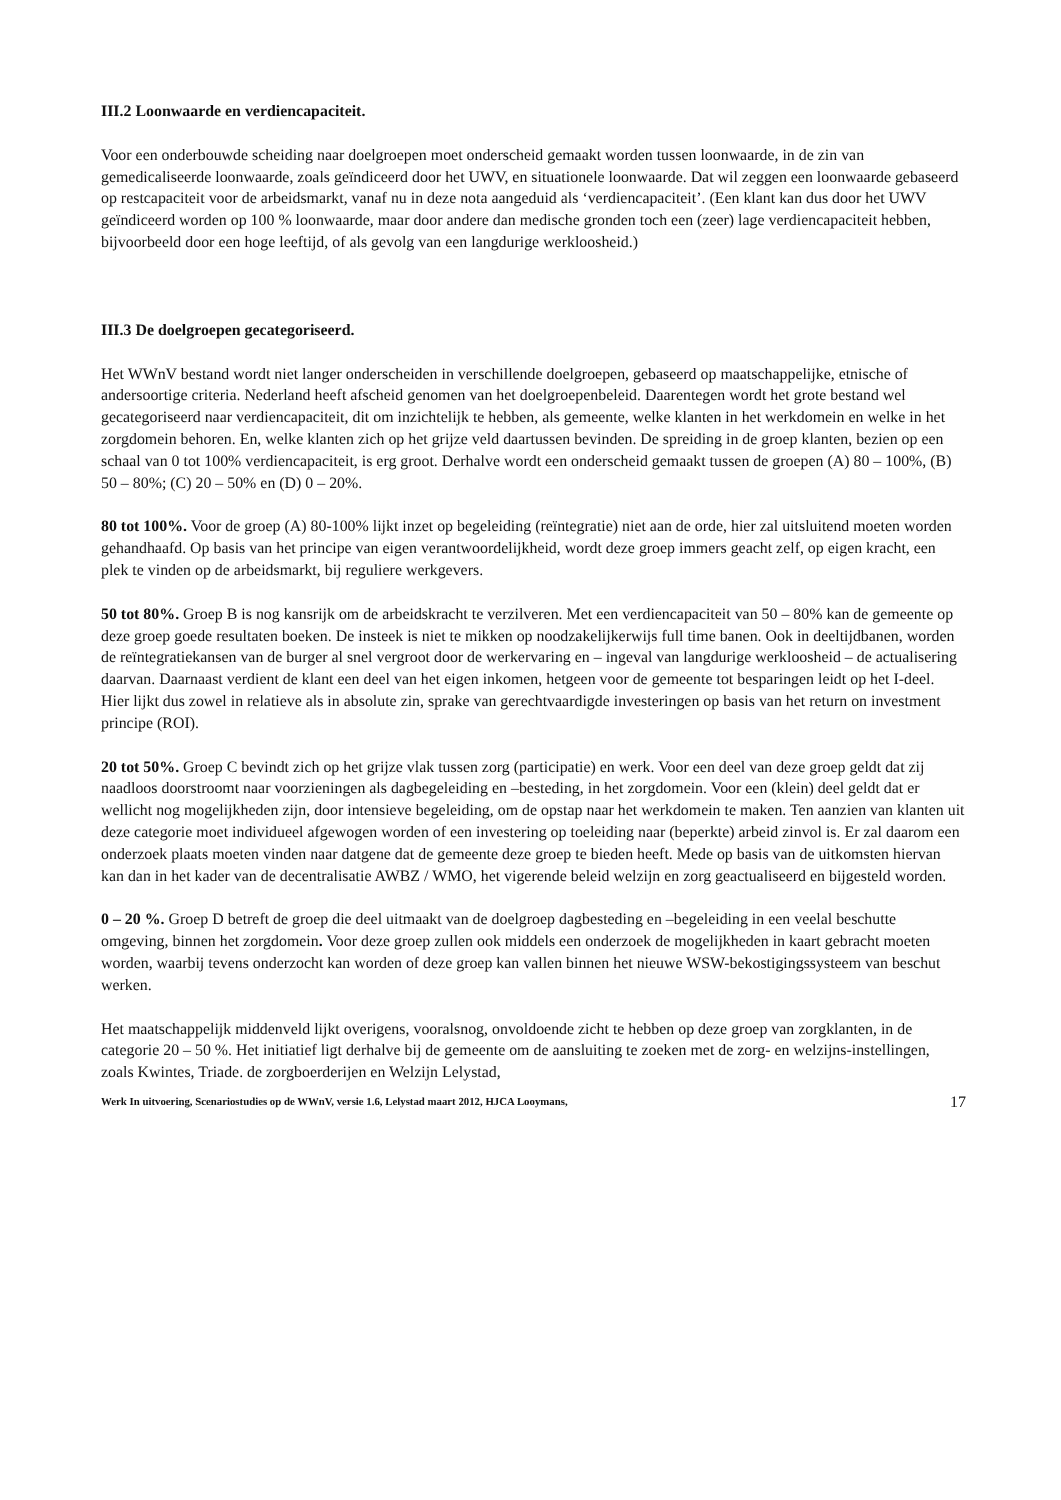III.2 Loonwaarde en verdiencapaciteit.
Voor een onderbouwde scheiding naar doelgroepen moet onderscheid gemaakt worden tussen loonwaarde, in de zin van gemedicaliseerde loonwaarde, zoals geïndiceerd door het UWV, en situationele loonwaarde. Dat wil zeggen een loonwaarde gebaseerd op restcapaciteit voor de arbeidsmarkt, vanaf nu in deze nota aangeduid als ‘verdiencapaciteit’. (Een klant kan dus door het UWV geïndiceerd worden op 100 % loonwaarde, maar door andere dan medische gronden toch een (zeer) lage verdiencapaciteit hebben, bijvoorbeeld door een hoge leeftijd, of als gevolg van een langdurige werkloosheid.)
III.3 De doelgroepen gecategoriseerd.
Het WWnV bestand wordt niet langer onderscheiden in verschillende doelgroepen, gebaseerd op maatschappelijke, etnische of andersoortige criteria. Nederland heeft afscheid genomen van het doelgroepenbeleid. Daarentegen wordt het grote bestand wel gecategoriseerd naar verdiencapaciteit, dit om inzichtelijk te hebben, als gemeente, welke klanten in het werkdomein en welke in het zorgdomein behoren. En, welke klanten zich op het grijze veld daartussen bevinden. De spreiding in de groep klanten, bezien op een schaal van 0 tot 100% verdiencapaciteit, is erg groot. Derhalve wordt een onderscheid gemaakt tussen de groepen (A) 80 – 100%, (B) 50 – 80%; (C) 20 – 50% en (D) 0 – 20%.
80 tot 100%. Voor de groep (A) 80-100% lijkt inzet op begeleiding (reïntegratie) niet aan de orde, hier zal uitsluitend moeten worden gehandhaafd. Op basis van het principe van eigen verantwoordelijkheid, wordt deze groep immers geacht zelf, op eigen kracht, een plek te vinden op de arbeidsmarkt, bij reguliere werkgevers.
50 tot 80%. Groep B is nog kansrijk om de arbeidskracht te verzilveren. Met een verdiencapaciteit van 50 – 80% kan de gemeente op deze groep goede resultaten boeken. De insteek is niet te mikken op noodzakelijkerwijs full time banen. Ook in deeltijdbanen, worden de reïntegratiekansen van de burger al snel vergroot door de werkervaring en – ingeval van langdurige werkloosheid – de actualisering daarvan. Daarnaast verdient de klant een deel van het eigen inkomen, hetgeen voor de gemeente tot besparingen leidt op het I-deel. Hier lijkt dus zowel in relatieve als in absolute zin, sprake van gerechtvaardigde investeringen op basis van het return on investment principe (ROI).
20 tot 50%. Groep C bevindt zich op het grijze vlak tussen zorg (participatie) en werk. Voor een deel van deze groep geldt dat zij naadloos doorstroomt naar voorzieningen als dagbegeleiding en –besteding, in het zorgdomein. Voor een (klein) deel geldt dat er wellicht nog mogelijkheden zijn, door intensieve begeleiding, om de opstap naar het werkdomein te maken. Ten aanzien van klanten uit deze categorie moet individueel afgewogen worden of een investering op toeleiding naar (beperkte) arbeid zinvol is. Er zal daarom een onderzoek plaats moeten vinden naar datgene dat de gemeente deze groep te bieden heeft. Mede op basis van de uitkomsten hiervan kan dan in het kader van de decentralisatie AWBZ / WMO, het vigerende beleid welzijn en zorg geactualiseerd en bijgesteld worden.
0 – 20 %. Groep D betreft de groep die deel uitmaakt van de doelgroep dagbesteding en –begeleiding in een veelal beschutte omgeving, binnen het zorgdomein. Voor deze groep zullen ook middels een onderzoek de mogelijkheden in kaart gebracht moeten worden, waarbij tevens onderzocht kan worden of deze groep kan vallen binnen het nieuwe WSW-bekostigingssysteem van beschut werken.
Het maatschappelijk middenveld lijkt overigens, vooralsnog, onvoldoende zicht te hebben op deze groep van zorgklanten, in de categorie 20 – 50 %. Het initiatief ligt derhalve bij de gemeente om de aansluiting te zoeken met de zorg- en welzijns-instellingen, zoals Kwintes, Triade. de zorgboerderijen en Welzijn Lelystad,
Werk In uitvoering, Scenariostudies op de WWnV, versie 1.6, Lelystad maart 2012, HJCA Looymans, 17